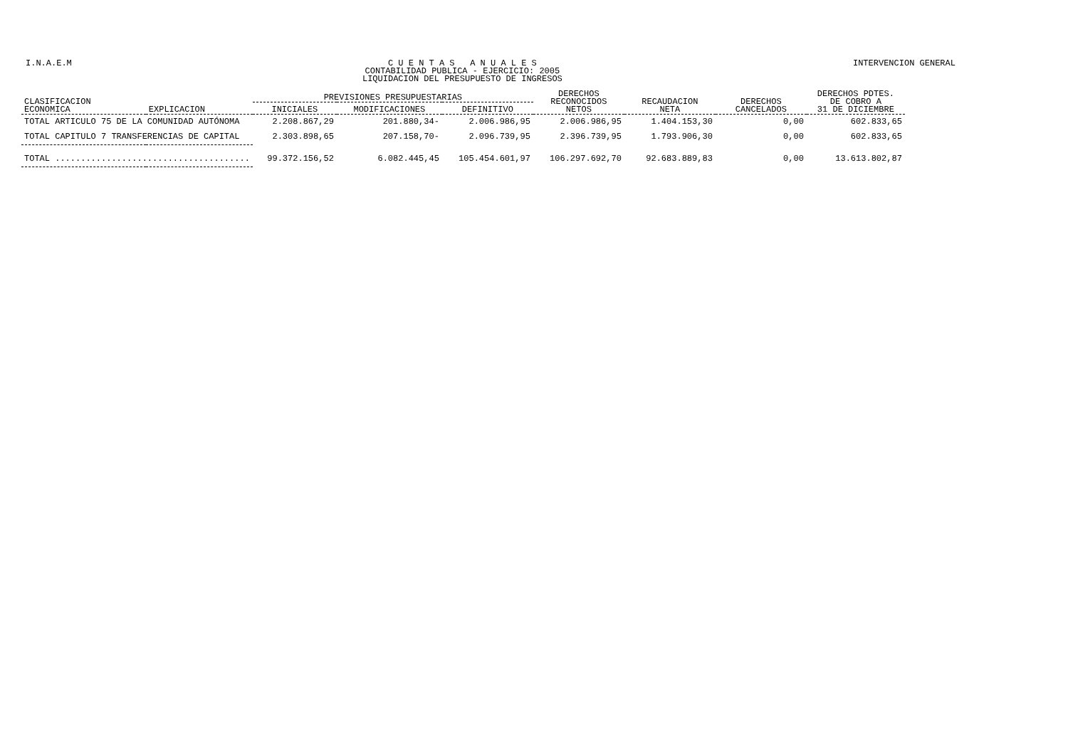I.N.A.E.M C U E N T A S A N U A L E S
CONTABILIDAD PUBLICA - EJERCICIO: 2005
LIQUIDACION DEL PRESUPUESTO DE INGRESOS
INTERVENCION GENERAL
| CLASIFICACION ECONOMICA | EXPLICACION | PREVISIONES PRESUPUESTARIAS | | | DERECHOS RECONOCIDOS NETOS | RECAUDACION NETA | DERECHOS CANCELADOS | DERECHOS PDTES. DE COBRO A 31 DE DICIEMBRE |
| --- | --- | --- | --- | --- | --- | --- | --- | --- |
| | | INICIALES | MODIFICACIONES | DEFINITIVO | | | | |
| TOTAL ARTICULO 75 DE LA COMUNIDAD AUTÓNOMA | | 2.208.867,29 | 201.880,34- | 2.006.986,95 | 2.006.986,95 | 1.404.153,30 | 0,00 | 602.833,65 |
| TOTAL CAPITULO 7 TRANSFERENCIAS DE CAPITAL | | 2.303.898,65 | 207.158,70- | 2.096.739,95 | 2.396.739,95 | 1.793.906,30 | 0,00 | 602.833,65 |
| TOTAL ...................................... | | 99.372.156,52 | 6.082.445,45 | 105.454.601,97 | 106.297.692,70 | 92.683.889,83 | 0,00 | 13.613.802,87 |